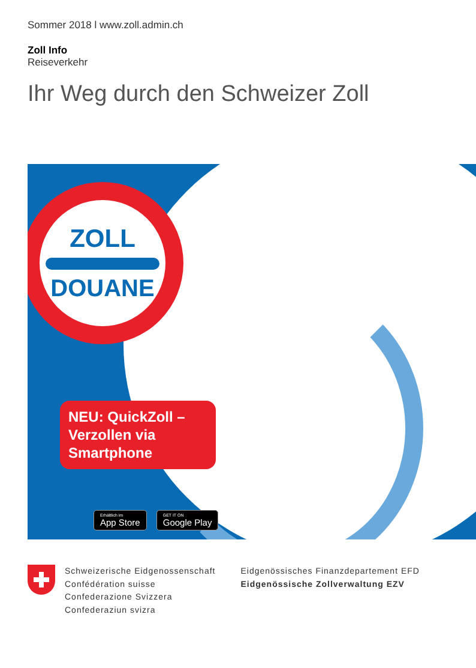Sommer 2018 l www.zoll.admin.ch
Zoll Info
Reiseverkehr
Ihr Weg durch den Schweizer Zoll
ZOLL
DOUANE
NEU: QuickZoll – Verzollen via Smartphone
Erhältlich im
App Store
GET IT ON
Google Play
Schweizerische Eidgenossenschaft
Confédération suisse
Confederazione Svizzera
Confederaziun svizra
Eidgenössisches Finanzdepartement EFD
Eidgenössische Zollverwaltung EZV